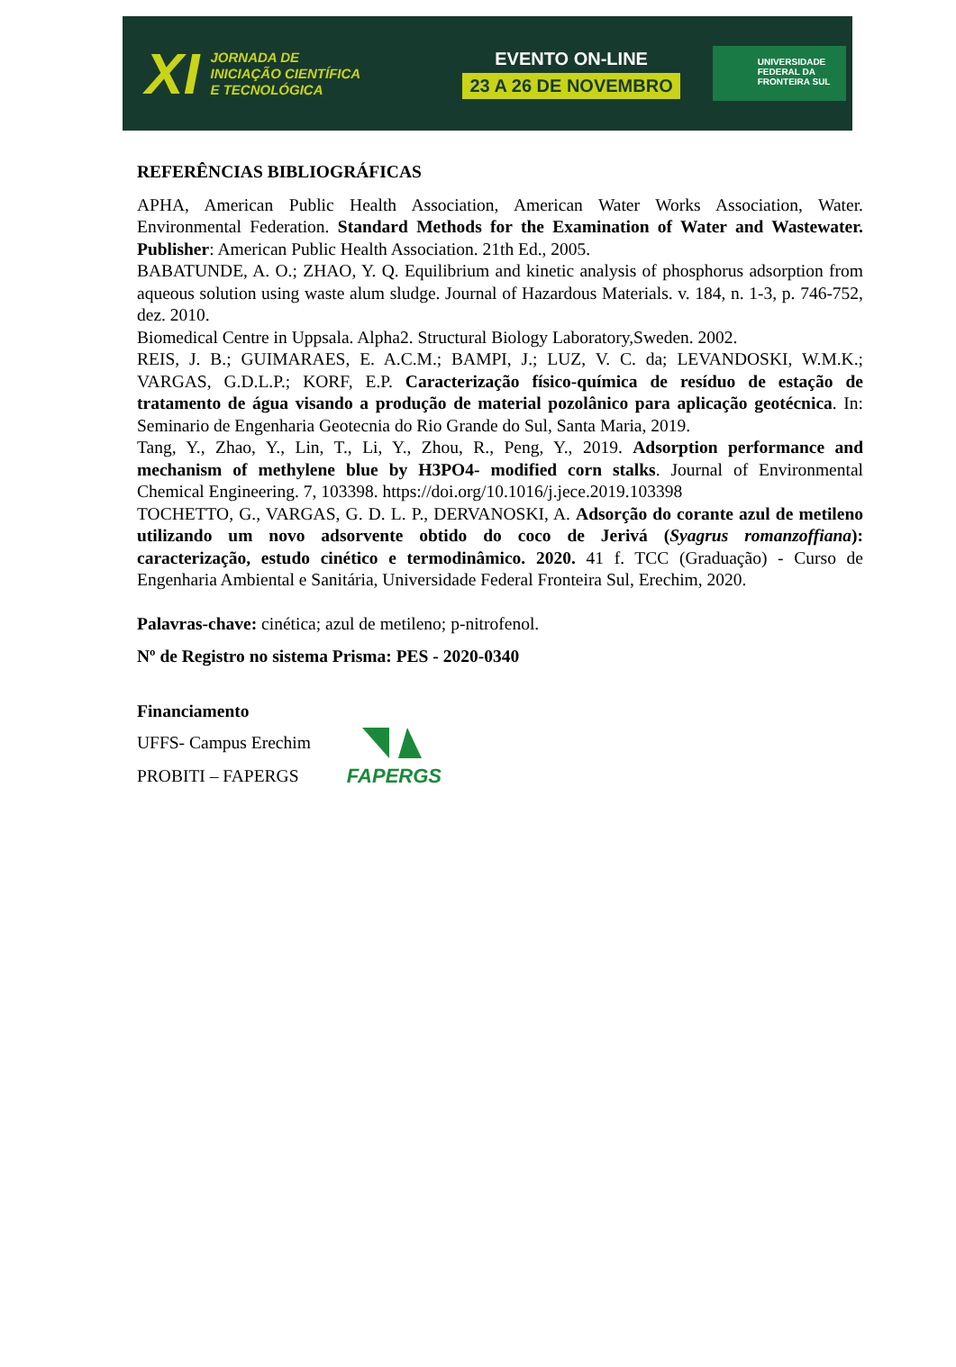XI
JORNADA DE
INICIAÇÃO CIENTÍFICA
E TECNOLÓGICA
EVENTO ON-LINE
23 A 26 DE NOVEMBRO
UNIVERSIDADE
FEDERAL DA
FRONTEIRA SUL
REFERÊNCIAS BIBLIOGRÁFICAS
APHA, American Public Health Association, American Water Works Association, Water. Environmental Federation. Standard Methods for the Examination of Water and Wastewater. Publisher: American Public Health Association. 21th Ed., 2005.
BABATUNDE, A. O.; ZHAO, Y. Q. Equilibrium and kinetic analysis of phosphorus adsorption from aqueous solution using waste alum sludge. Journal of Hazardous Materials. v. 184, n. 1-3, p. 746-752, dez. 2010.
Biomedical Centre in Uppsala. Alpha2. Structural Biology Laboratory,Sweden. 2002.
REIS, J. B.; GUIMARAES, E. A.C.M.; BAMPI, J.; LUZ, V. C. da; LEVANDOSKI, W.M.K.; VARGAS, G.D.L.P.; KORF, E.P. Caracterização físico-química de resíduo de estação de tratamento de água visando a produção de material pozolânico para aplicação geotécnica. In: Seminario de Engenharia Geotecnia do Rio Grande do Sul, Santa Maria, 2019.
Tang, Y., Zhao, Y., Lin, T., Li, Y., Zhou, R., Peng, Y., 2019. Adsorption performance and mechanism of methylene blue by H3PO4- modified corn stalks. Journal of Environmental Chemical Engineering. 7, 103398. https://doi.org/10.1016/j.jece.2019.103398
TOCHETTO, G., VARGAS, G. D. L. P., DERVANOSKI, A. Adsorção do corante azul de metileno utilizando um novo adsorvente obtido do coco de Jerivá (Syagrus romanzoffiana): caracterização, estudo cinético e termodinâmico. 2020. 41 f. TCC (Graduação) - Curso de Engenharia Ambiental e Sanitária, Universidade Federal Fronteira Sul, Erechim, 2020.
Palavras-chave: cinética; azul de metileno; p-nitrofenol.
Nº de Registro no sistema Prisma: PES - 2020-0340
Financiamento
UFFS- Campus Erechim
PROBITI – FAPERGS
FAPERGS